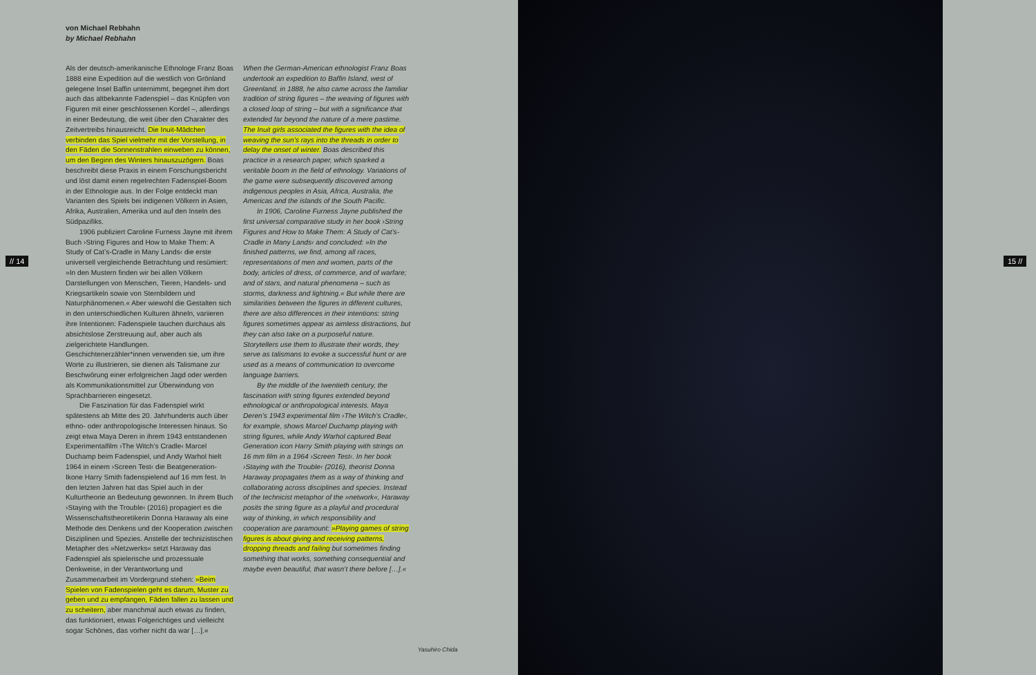von Michael Rebhahn
by Michael Rebhahn
// 14
Als der deutsch-amerikanische Ethnologe Franz Boas 1888 eine Expedition auf die westlich von Grönland gelegene Insel Baffin unternimmt, begegnet ihm dort auch das altbekannte Fadenspiel – das Knüpfen von Figuren mit einer geschlossenen Kordel –, allerdings in einer Bedeutung, die weit über den Charakter des Zeitvertreibs hinausreicht. Die Inuit-Mädchen verbinden das Spiel vielmehr mit der Vorstellung, in den Fäden die Sonnenstrahlen einweben zu können, um den Beginn des Winters hinauszuzögern. Boas beschreibt diese Praxis in einem Forschungsbericht und löst damit einen regelrechten Fadenspiel-Boom in der Ethnologie aus. In der Folge entdeckt man Varianten des Spiels bei indigenen Völkern in Asien, Afrika, Australien, Amerika und auf den Inseln des Südpazifiks.
1906 publiziert Caroline Furness Jayne mit ihrem Buch ›String Figures and How to Make Them: A Study of Cat’s-Cradle in Many Lands‹ die erste universell vergleichende Betrachtung und resümiert: »In den Mustern finden wir bei allen Völkern Darstellungen von Menschen, Tieren, Handels- und Kriegsartikeln sowie von Sternbildern und Naturphänomenen.« Aber wiewohl die Gestalten sich in den unterschiedlichen Kulturen ähneln, variieren ihre Intentionen: Fadenspiele tauchen durchaus als absichtslose Zerstreuung auf, aber auch als zielgerichtete Handlungen. Geschichtenerzähler*innen verwenden sie, um ihre Worte zu illustrieren, sie dienen als Talismane zur Beschwörung einer erfolgreichen Jagd oder werden als Kommunikationsmittel zur Überwindung von Sprachbarrieren eingesetzt.
Die Faszination für das Fadenspiel wirkt spätestens ab Mitte des 20. Jahrhunderts auch über ethno- oder anthropologische Interessen hinaus. So zeigt etwa Maya Deren in ihrem 1943 entstandenen Experimentalfilm ›The Witch’s Cradle‹ Marcel Duchamp beim Fadenspiel, und Andy Warhol hielt 1964 in einem ›Screen Test‹ die Beatgeneration-Ikone Harry Smith fadenspielend auf 16 mm fest. In den letzten Jahren hat das Spiel auch in der Kulturtheorie an Bedeutung gewonnen. In ihrem Buch ›Staying with the Trouble‹ (2016) propagiert es die Wissenschaftstheoretikerin Donna Haraway als eine Methode des Denkens und der Kooperation zwischen Disziplinen und Spezies. Anstelle der technizistischen Metapher des »Netzwerks« setzt Haraway das Fadenspiel als spielerische und prozessuale Denkweise, in der Verantwortung und Zusammenarbeit im Vordergrund stehen: »Beim Spielen von Fadenspielen geht es darum, Muster zu geben und zu empfangen, Fäden fallen zu lassen und zu scheitern, aber manchmal auch etwas zu finden, das funktioniert, etwas Folgerichtiges und vielleicht sogar Schönes, das vorher nicht da war […].«
When the German-American ethnologist Franz Boas undertook an expedition to Baffin Island, west of Greenland, in 1888, he also came across the familiar tradition of string figures – the weaving of figures with a closed loop of string – but with a significance that extended far beyond the nature of a mere pastime. The Inuit girls associated the figures with the idea of weaving the sun’s rays into the threads in order to delay the onset of winter. Boas described this practice in a research paper, which sparked a veritable boom in the field of ethnology. Variations of the game were subsequently discovered among indigenous peoples in Asia, Africa, Australia, the Americas and the islands of the South Pacific.
In 1906, Caroline Furness Jayne published the first universal comparative study in her book ›String Figures and How to Make Them: A Study of Cat’s-Cradle in Many Lands‹ and concluded: »In the finished patterns, we find, among all races, representations of men and women, parts of the body, articles of dress, of commerce, and of warfare; and of stars, and natural phenomena – such as storms, darkness and lightning.« But while there are similarities between the figures in different cultures, there are also differences in their intentions: string figures sometimes appear as aimless distractions, but they can also take on a purposeful nature. Storytellers use them to illustrate their words, they serve as talismans to evoke a successful hunt or are used as a means of communication to overcome language barriers.
By the middle of the twentieth century, the fascination with string figures extended beyond ethnological or anthropological interests. Maya Deren’s 1943 experimental film ›The Witch’s Cradle‹, for example, shows Marcel Duchamp playing with string figures, while Andy Warhol captured Beat Generation icon Harry Smith playing with strings on 16 mm film in a 1964 ›Screen Test‹. In her book ›Staying with the Trouble‹ (2016), theorist Donna Haraway propagates them as a way of thinking and collaborating across disciplines and species. Instead of the technicist metaphor of the »network«, Haraway posits the string figure as a playful and procedural way of thinking, in which responsibility and cooperation are paramount: »Playing games of string figures is about giving and receiving patterns, dropping threads and failing but sometimes finding something that works, something consequential and maybe even beautiful, that wasn’t there before […].«
Yasuhiro Chida
15 //